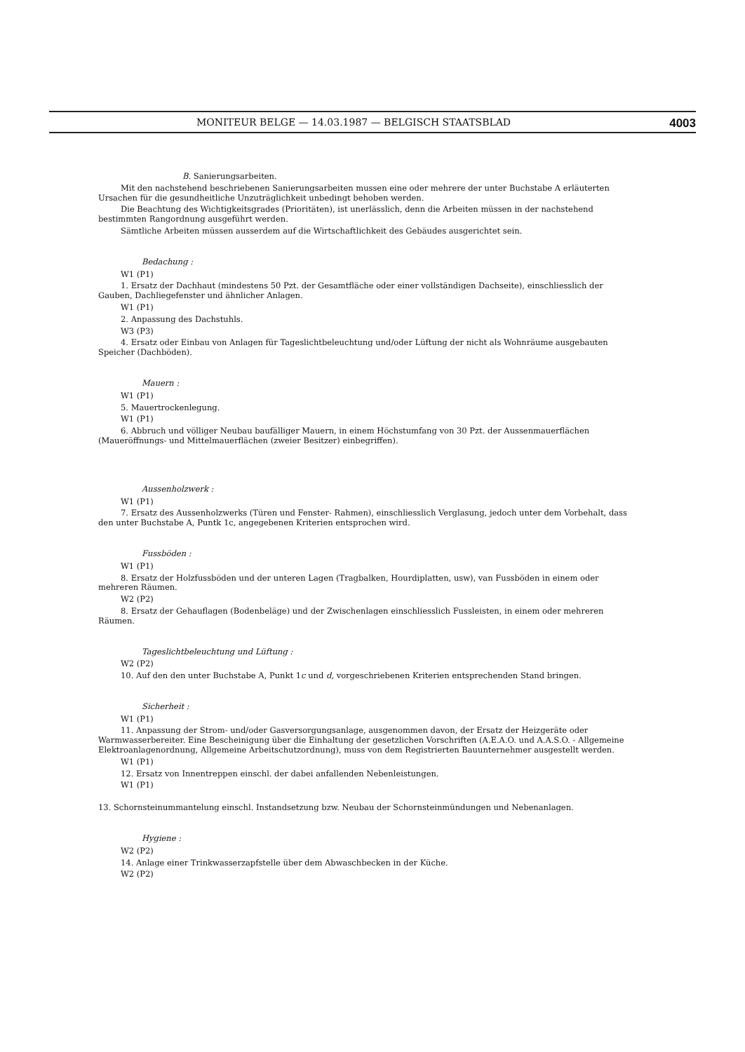MONITEUR BELGE — 14.03.1987 — BELGISCH STAATSBLAD 4003
B. Sanierungsarbeiten.
Mit den nachstehend beschriebenen Sanierungsarbeiten mussen eine oder mehrere der unter Buchstabe A erläuterten Ursachen für die gesundheitliche Unzuträglichkeit unbedingt behoben werden.
Die Beachtung des Wichtigkeitsgrades (Prioritäten), ist unerlässlich, denn die Arbeiten müssen in der nachstehend bestimmten Rangordnung ausgeführt werden.
Sämtliche Arbeiten müssen ausserdem auf die Wirtschaftlichkeit des Gebäudes ausgerichtet sein.
Bedachung :
W1 (P1)
1. Ersatz der Dachhaut (mindestens 50 Pzt. der Gesamtfläche oder einer vollständigen Dachseite), einschliesslich der Gauben, Dachliegefenster und ähnlicher Anlagen.
W1 (P1)
2. Anpassung des Dachstuhls.
W3 (P3)
4. Ersatz oder Einbau von Anlagen für Tageslichtbeleuchtung und/oder Lüftung der nicht als Wohnräume ausgebauten Speicher (Dachböden).
Mauern :
W1 (P1)
5. Mauertrockenlegung.
W1 (P1)
6. Abbruch und völliger Neubau baufälliger Mauern, in einem Höchstumfang von 30 Pzt. der Aussenmauerflächen (Maueröffnungs- und Mittelmauerflächen (zweier Besitzer) einbegriffen).
Aussenholzwerk :
W1 (P1)
7. Ersatz des Aussenholzwerks (Türen und Fenster- Rahmen), einschliesslich Verglasung, jedoch unter dem Vorbehalt, dass den unter Buchstabe A, Puntk 1c, angegebenen Kriterien entsprochen wird.
Fussböden :
W1 (P1)
8. Ersatz der Holzfussböden und der unteren Lagen (Tragbalken, Hourdiplatten, usw), van Fussböden in einem oder mehreren Räumen.
W2 (P2)
8. Ersatz der Gehauflagen (Bodenbeläge) und der Zwischenlagen einschliesslich Fussleisten, in einem oder mehreren Räumen.
Tageslichtbeleuchtung und Lüftung :
W2 (P2)
10. Auf den den unter Buchstabe A, Punkt 1c und d, vorgeschriebenen Kriterien entsprechenden Stand bringen.
Sicherheit :
W1 (P1)
11. Anpassung der Strom- und/oder Gasversorgungsanlage, ausgenommen davon, der Ersatz der Heizgeräte oder Warmwasserbereiter. Eine Bescheinigung über die Einhaltung der gesetzlichen Vorschriften (A.E.A.O. und A.A.S.O. - Allgemeine Elektroanlagenordnung, Allgemeine Arbeitschutzordnung), muss von dem Registrierten Bauunternehmer ausgestellt werden.
W1 (P1)
12. Ersatz von Innentreppen einschl. der dabei anfallenden Nebenleistungen.
W1 (P1)
13. Schornsteinummantelung einschl. Instandsetzung bzw. Neubau der Schornsteinmündungen und Nebenanlagen.
Hygiene :
W2 (P2)
14. Anlage einer Trinkwasserzapfstelle über dem Abwaschbecken in der Küche.
W2 (P2)